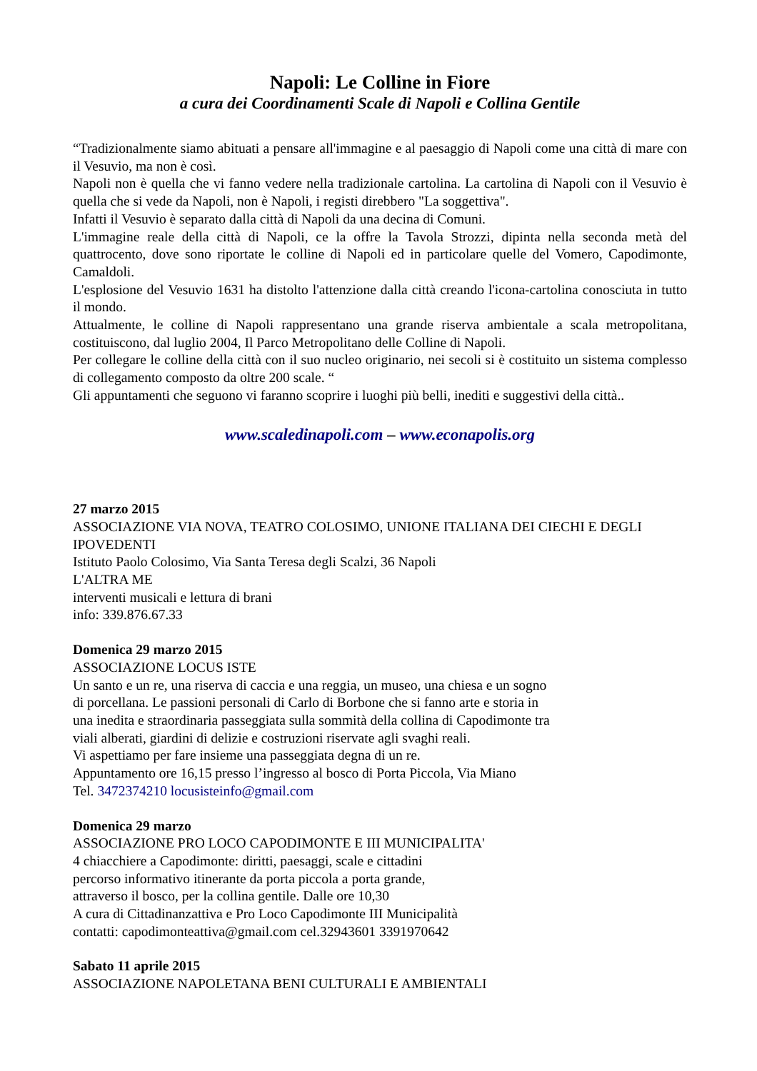Napoli: Le Colline in Fiore
a cura dei Coordinamenti Scale di Napoli e Collina Gentile
“Tradizionalmente siamo abituati a pensare all'immagine e al paesaggio di Napoli come una città di mare con il Vesuvio, ma non è così.
Napoli non è quella che vi fanno vedere nella tradizionale cartolina. La cartolina di Napoli con il Vesuvio è quella che si vede da Napoli, non è Napoli, i registi direbbero "La soggettiva".
Infatti il Vesuvio è separato dalla città di Napoli da una decina di Comuni.
L'immagine reale della città di Napoli, ce la offre la Tavola Strozzi, dipinta nella seconda metà del quattrocento, dove sono riportate le colline di Napoli ed in particolare quelle del Vomero, Capodimonte, Camaldoli.
L'esplosione del Vesuvio 1631 ha distolto l'attenzione dalla città creando l'icona-cartolina conosciuta in tutto il mondo.
Attualmente, le colline di Napoli rappresentano una grande riserva ambientale a scala metropolitana, costituiscono, dal luglio 2004, Il Parco Metropolitano delle Colline di Napoli.
Per collegare le colline della città con il suo nucleo originario, nei secoli si è costituito un sistema complesso di collegamento composto da oltre 200 scale. “
Gli appuntamenti che seguono vi faranno scoprire i luoghi più belli, inediti e suggestivi della città..
www.scaledinapoli.com – www.econapolis.org
27 marzo 2015
ASSOCIAZIONE VIA NOVA, TEATRO COLOSIMO, UNIONE ITALIANA DEI CIECHI E DEGLI IPOVEDENTI
Istituto Paolo Colosimo, Via Santa Teresa degli Scalzi, 36 Napoli
L'ALTRA ME
interventi musicali e lettura di brani
info: 339.876.67.33
Domenica 29 marzo 2015
ASSOCIAZIONE LOCUS ISTE
Un santo e un re, una riserva di caccia e una reggia, un museo, una chiesa e un sogno
di porcellana. Le passioni personali di Carlo di Borbone che si fanno arte e storia in
una inedita e straordinaria passeggiata sulla sommità della collina di Capodimonte tra
viali alberati, giardini di delizie e costruzioni riservate agli svaghi reali.
Vi aspettiamo per fare insieme una passeggiata degna di un re.
Appuntamento ore 16,15 presso l’ingresso al bosco di Porta Piccola, Via Miano
Tel. 3472374210 locusisteinfo@gmail.com
Domenica 29 marzo
ASSOCIAZIONE PRO LOCO CAPODIMONTE E III MUNICIPALITA'
4 chiacchiere a Capodimonte: diritti, paesaggi, scale e cittadini
percorso informativo itinerante da porta piccola a porta grande,
attraverso il bosco, per la collina gentile. Dalle ore 10,30
A cura di Cittadinanzattiva e Pro Loco Capodimonte III Municipalità
contatti: capodimonteattiva@gmail.com cel.32943601 3391970642
Sabato 11 aprile 2015
ASSOCIAZIONE NAPOLETANA BENI CULTURALI E AMBIENTALI